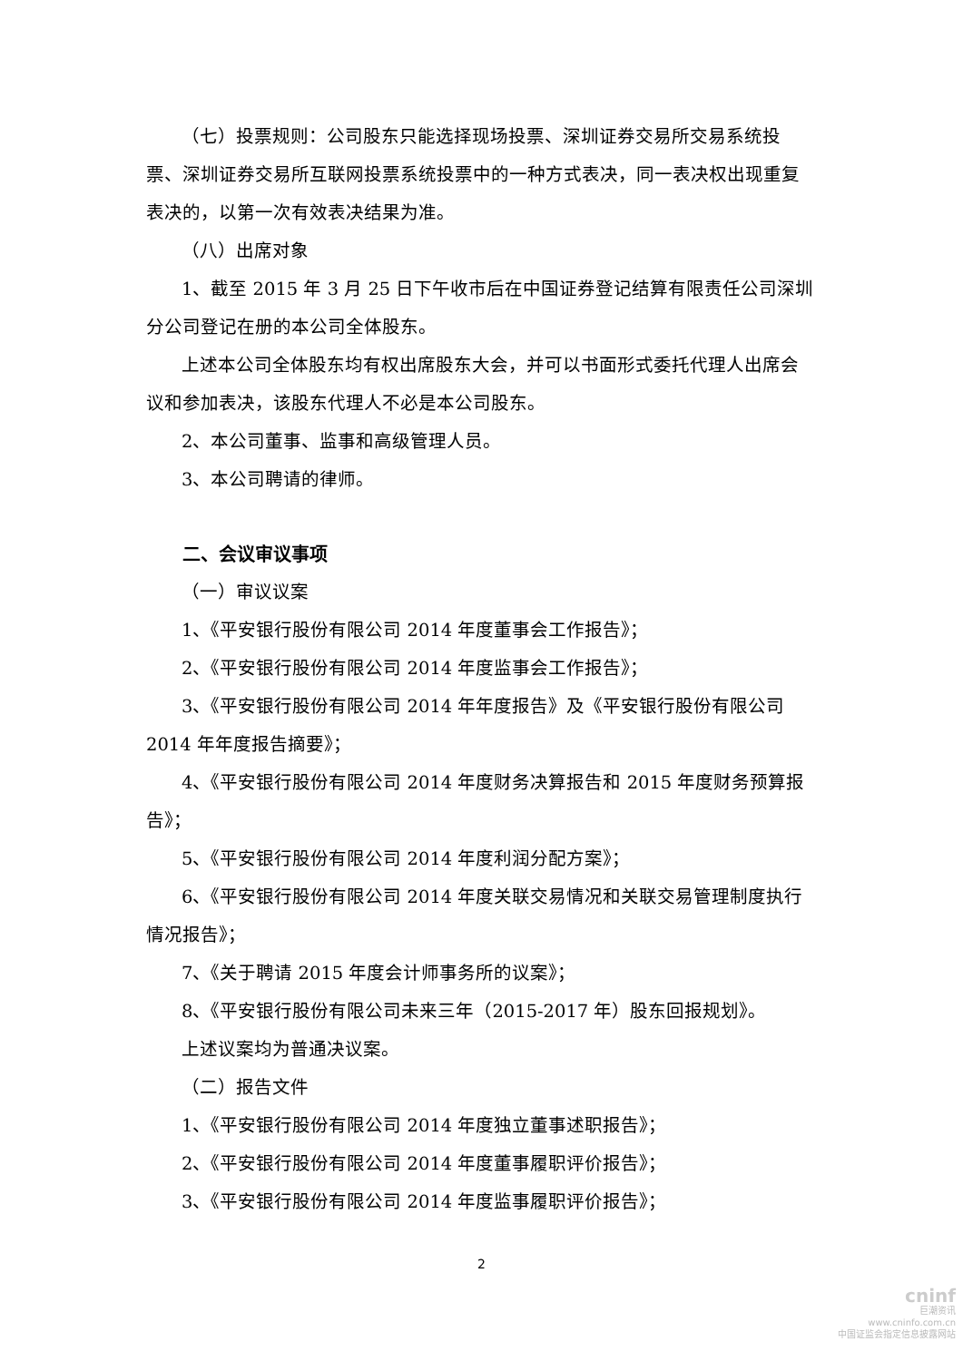（七）投票规则：公司股东只能选择现场投票、深圳证券交易所交易系统投票、深圳证券交易所互联网投票系统投票中的一种方式表决，同一表决权出现重复表决的，以第一次有效表决结果为准。
（八）出席对象
1、截至 2015 年 3 月 25 日下午收市后在中国证券登记结算有限责任公司深圳分公司登记在册的本公司全体股东。
上述本公司全体股东均有权出席股东大会，并可以书面形式委托代理人出席会议和参加表决，该股东代理人不必是本公司股东。
2、本公司董事、监事和高级管理人员。
3、本公司聘请的律师。
二、会议审议事项
（一）审议议案
1、《平安银行股份有限公司 2014 年度董事会工作报告》；
2、《平安银行股份有限公司 2014 年度监事会工作报告》；
3、《平安银行股份有限公司 2014 年年度报告》及《平安银行股份有限公司 2014 年年度报告摘要》；
4、《平安银行股份有限公司 2014 年度财务决算报告和 2015 年度财务预算报告》；
5、《平安银行股份有限公司 2014 年度利润分配方案》；
6、《平安银行股份有限公司 2014 年度关联交易情况和关联交易管理制度执行情况报告》；
7、《关于聘请 2015 年度会计师事务所的议案》；
8、《平安银行股份有限公司未来三年（2015-2017 年）股东回报规划》。
上述议案均为普通决议案。
（二）报告文件
1、《平安银行股份有限公司 2014 年度独立董事述职报告》；
2、《平安银行股份有限公司 2014 年度董事履职评价报告》；
3、《平安银行股份有限公司 2014 年度监事履职评价报告》；
2
cninf
巨潮资讯
www.cninfo.com.cn
中国证监会指定信息披露网站